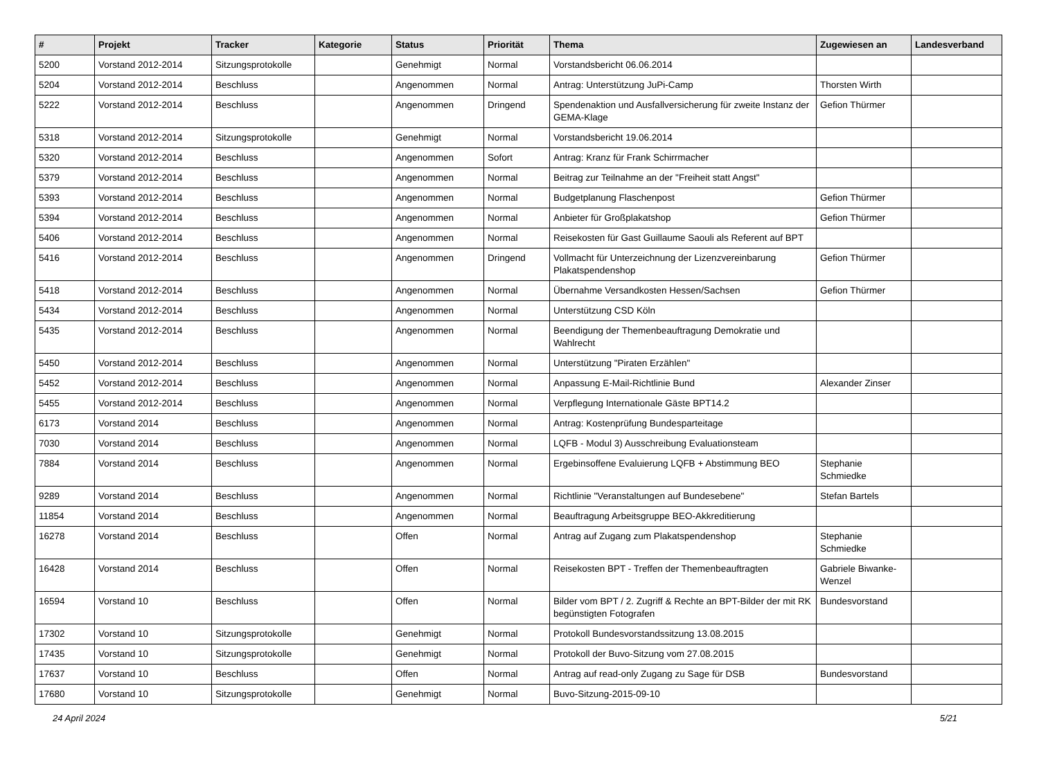| # | Projekt | Tracker | Kategorie | Status | Priorität | Thema | Zugewiesen an | Landesverband |
| --- | --- | --- | --- | --- | --- | --- | --- | --- |
| 5200 | Vorstand 2012-2014 | Sitzungsprotokolle | | Genehmigt | Normal | Vorstandsbericht 06.06.2014 | | |
| 5204 | Vorstand 2012-2014 | Beschluss | | Angenommen | Normal | Antrag: Unterstützung JuPi-Camp | Thorsten Wirth | |
| 5222 | Vorstand 2012-2014 | Beschluss | | Angenommen | Dringend | Spendenaktion und Ausfallversicherung für zweite Instanz der GEMA-Klage | Gefion Thürmer | |
| 5318 | Vorstand 2012-2014 | Sitzungsprotokolle | | Genehmigt | Normal | Vorstandsbericht 19.06.2014 | | |
| 5320 | Vorstand 2012-2014 | Beschluss | | Angenommen | Sofort | Antrag: Kranz für Frank Schirrmacher | | |
| 5379 | Vorstand 2012-2014 | Beschluss | | Angenommen | Normal | Beitrag zur Teilnahme an der "Freiheit statt Angst" | | |
| 5393 | Vorstand 2012-2014 | Beschluss | | Angenommen | Normal | Budgetplanung Flaschenpost | Gefion Thürmer | |
| 5394 | Vorstand 2012-2014 | Beschluss | | Angenommen | Normal | Anbieter für Großplakatshop | Gefion Thürmer | |
| 5406 | Vorstand 2012-2014 | Beschluss | | Angenommen | Normal | Reisekosten für Gast Guillaume Saouli als Referent auf BPT | | |
| 5416 | Vorstand 2012-2014 | Beschluss | | Angenommen | Dringend | Vollmacht für Unterzeichnung der Lizenzvereinbarung Plakatspendenshop | Gefion Thürmer | |
| 5418 | Vorstand 2012-2014 | Beschluss | | Angenommen | Normal | Übernahme Versandkosten Hessen/Sachsen | Gefion Thürmer | |
| 5434 | Vorstand 2012-2014 | Beschluss | | Angenommen | Normal | Unterstützung CSD Köln | | |
| 5435 | Vorstand 2012-2014 | Beschluss | | Angenommen | Normal | Beendigung der Themenbeauftragung Demokratie und Wahlrecht | | |
| 5450 | Vorstand 2012-2014 | Beschluss | | Angenommen | Normal | Unterstützung "Piraten Erzählen" | | |
| 5452 | Vorstand 2012-2014 | Beschluss | | Angenommen | Normal | Anpassung E-Mail-Richtlinie Bund | Alexander Zinser | |
| 5455 | Vorstand 2012-2014 | Beschluss | | Angenommen | Normal | Verpflegung Internationale Gäste BPT14.2 | | |
| 6173 | Vorstand 2014 | Beschluss | | Angenommen | Normal | Antrag: Kostenprüfung Bundesparteitage | | |
| 7030 | Vorstand 2014 | Beschluss | | Angenommen | Normal | LQFB - Modul 3) Ausschreibung Evaluationsteam | | |
| 7884 | Vorstand 2014 | Beschluss | | Angenommen | Normal | Ergebinsoffene Evaluierung LQFB + Abstimmung BEO | Stephanie Schmiedke | |
| 9289 | Vorstand 2014 | Beschluss | | Angenommen | Normal | Richtlinie "Veranstaltungen auf Bundesebene" | Stefan Bartels | |
| 11854 | Vorstand 2014 | Beschluss | | Angenommen | Normal | Beauftragung Arbeitsgruppe BEO-Akkreditierung | | |
| 16278 | Vorstand 2014 | Beschluss | | Offen | Normal | Antrag auf Zugang zum Plakatspendenshop | Stephanie Schmiedke | |
| 16428 | Vorstand 2014 | Beschluss | | Offen | Normal | Reisekosten BPT - Treffen der Themenbeauftragten | Gabriele Biwanke-Wenzel | |
| 16594 | Vorstand 10 | Beschluss | | Offen | Normal | Bilder vom BPT / 2. Zugriff & Rechte an BPT-Bilder der mit RK begünstigten Fotografen | Bundesvorstand | |
| 17302 | Vorstand 10 | Sitzungsprotokolle | | Genehmigt | Normal | Protokoll Bundesvorstandssitzung 13.08.2015 | | |
| 17435 | Vorstand 10 | Sitzungsprotokolle | | Genehmigt | Normal | Protokoll der Buvo-Sitzung vom 27.08.2015 | | |
| 17637 | Vorstand 10 | Beschluss | | Offen | Normal | Antrag auf read-only Zugang zu Sage für DSB | Bundesvorstand | |
| 17680 | Vorstand 10 | Sitzungsprotokolle | | Genehmigt | Normal | Buvo-Sitzung-2015-09-10 | | |
24 April 2024 5/21